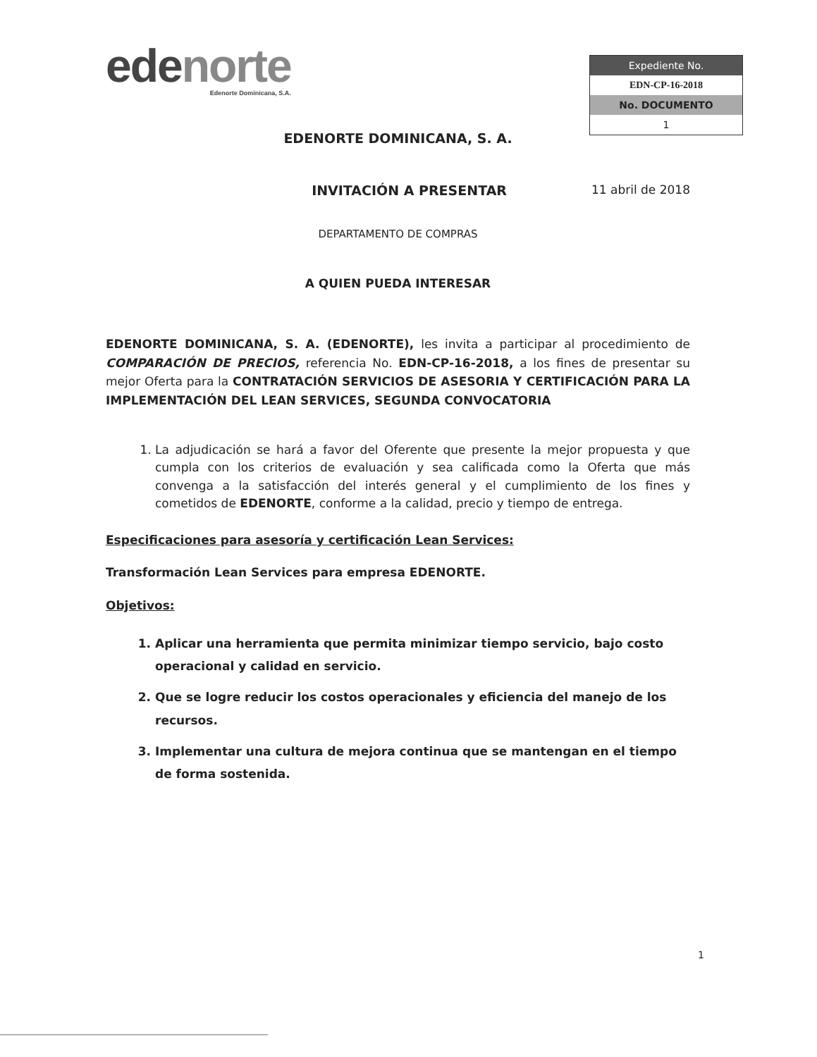edenorte
Edenorte Dominicana, S.A.
| Expediente No. |
| --- |
| EDN-CP-16-2018 |
| No. DOCUMENTO |
| 1 |
EDENORTE DOMINICANA, S. A.
INVITACIÓN A PRESENTAR 11 abril de 2018
DEPARTAMENTO DE COMPRAS
A QUIEN PUEDA INTERESAR
EDENORTE DOMINICANA, S. A. (EDENORTE), les invita a participar al procedimiento de COMPARACIÓN DE PRECIOS, referencia No. EDN-CP-16-2018, a los fines de presentar su mejor Oferta para la CONTRATACIÓN SERVICIOS DE ASESORIA Y CERTIFICACIÓN PARA LA IMPLEMENTACIÓN DEL LEAN SERVICES, SEGUNDA CONVOCATORIA
1. La adjudicación se hará a favor del Oferente que presente la mejor propuesta y que cumpla con los criterios de evaluación y sea calificada como la Oferta que más convenga a la satisfacción del interés general y el cumplimiento de los fines y cometidos de EDENORTE, conforme a la calidad, precio y tiempo de entrega.
Especificaciones para asesoría y certificación Lean Services:
Transformación Lean Services para empresa EDENORTE.
Objetivos:
1. Aplicar una herramienta que permita minimizar tiempo servicio, bajo costo operacional y calidad en servicio.
2. Que se logre reducir los costos operacionales y eficiencia del manejo de los recursos.
3. Implementar una cultura de mejora continua que se mantengan en el tiempo de forma sostenida.
1